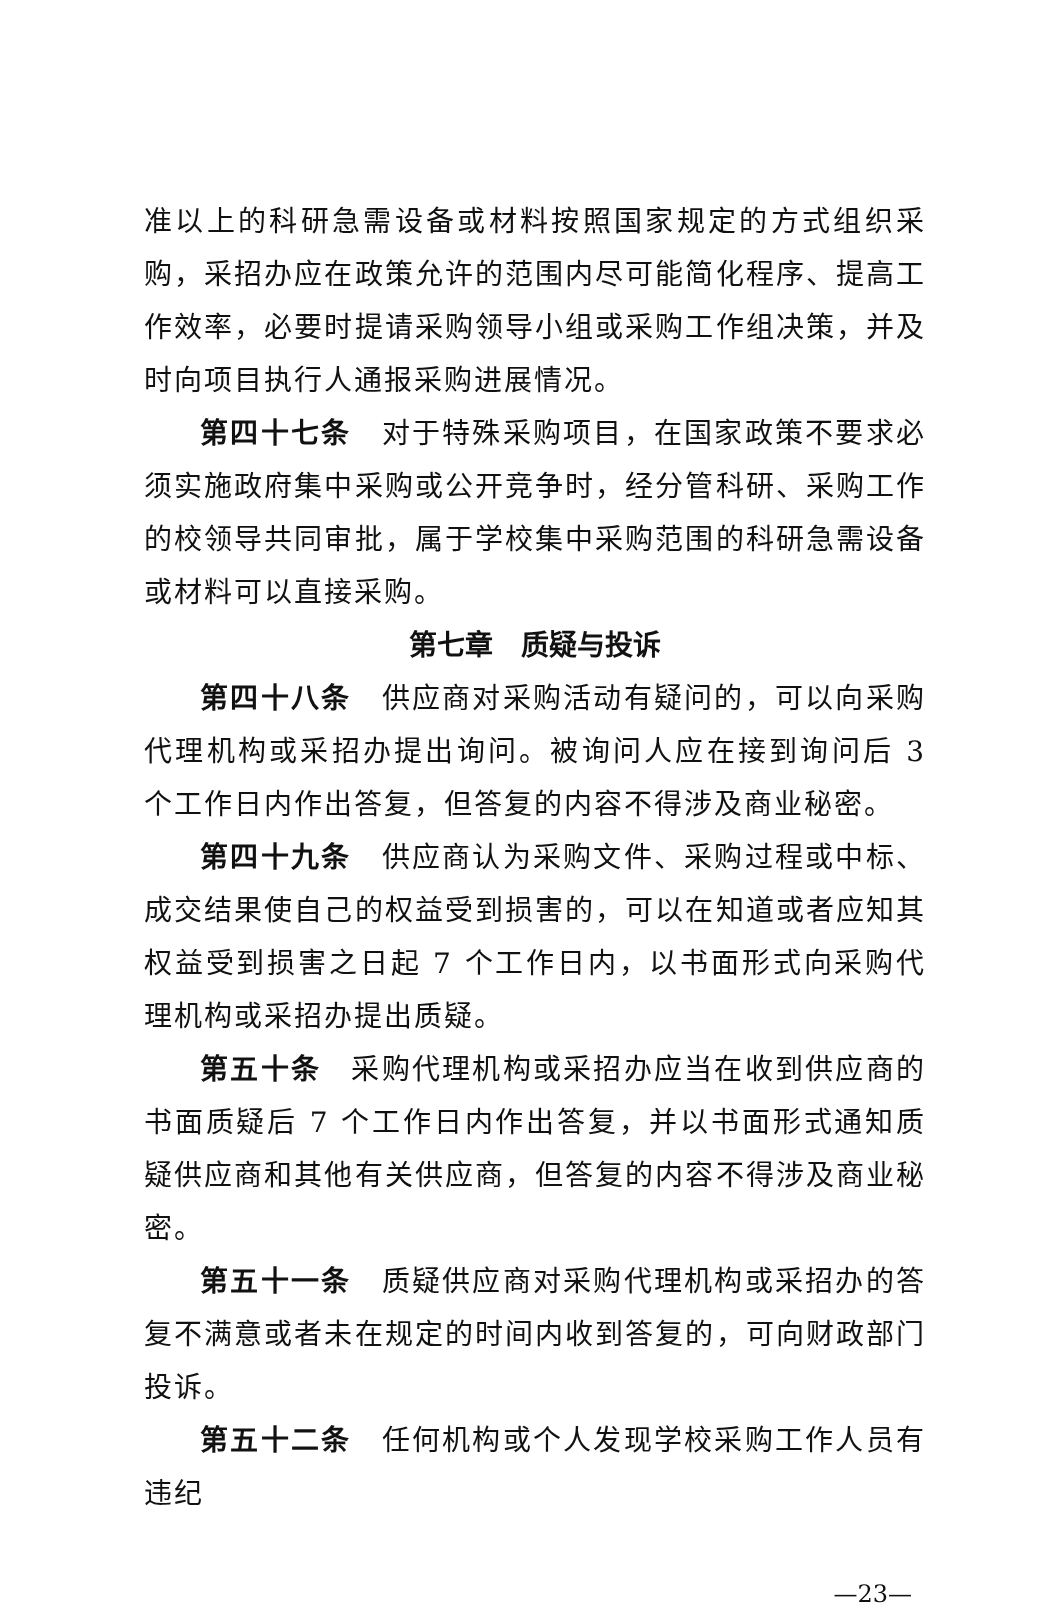准以上的科研急需设备或材料按照国家规定的方式组织采购，采招办应在政策允许的范围内尽可能简化程序、提高工作效率，必要时提请采购领导小组或采购工作组决策，并及时向项目执行人通报采购进展情况。
第四十七条　对于特殊采购项目，在国家政策不要求必须实施政府集中采购或公开竞争时，经分管科研、采购工作的校领导共同审批，属于学校集中采购范围的科研急需设备或材料可以直接采购。
第七章　质疑与投诉
第四十八条　供应商对采购活动有疑问的，可以向采购代理机构或采招办提出询问。被询问人应在接到询问后 3 个工作日内作出答复，但答复的内容不得涉及商业秘密。
第四十九条　供应商认为采购文件、采购过程或中标、成交结果使自己的权益受到损害的，可以在知道或者应知其权益受到损害之日起 7 个工作日内，以书面形式向采购代理机构或采招办提出质疑。
第五十条　采购代理机构或采招办应当在收到供应商的书面质疑后 7 个工作日内作出答复，并以书面形式通知质疑供应商和其他有关供应商，但答复的内容不得涉及商业秘密。
第五十一条　质疑供应商对采购代理机构或采招办的答复不满意或者未在规定的时间内收到答复的，可向财政部门投诉。
第五十二条　任何机构或个人发现学校采购工作人员有违纪
—23—